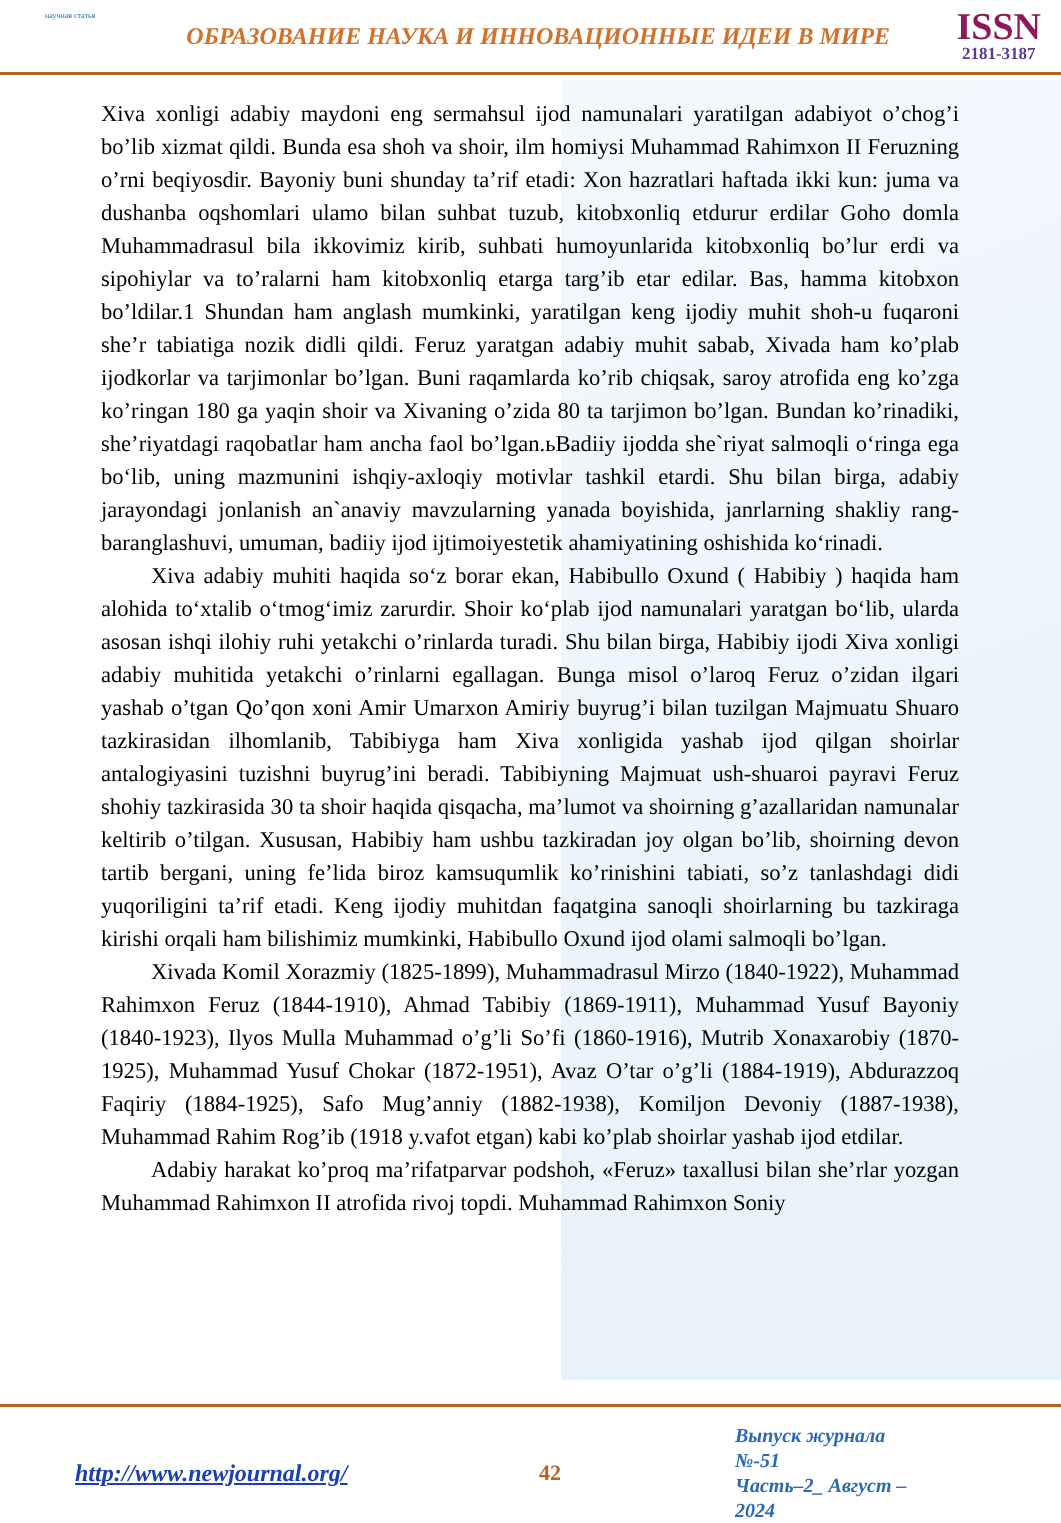научная статья
ОБРАЗОВАНИЕ НАУКА И ИННОВАЦИОННЫЕ ИДЕИ В МИРЕ
ISSN
2181-3187
Xiva xonligi adabiy maydoni eng sermahsul ijod namunalari yaratilgan adabiyot o’chog’i bo’lib xizmat qildi. Bunda esa shoh va shoir, ilm homiysi Muhammad Rahimxon II Feruzning o’rni beqiyosdir. Bayoniy buni shunday ta’rif etadi: Xon hazratlari haftada ikki kun: juma va dushanba oqshomlari ulamo bilan suhbat tuzub, kitobxonliq etdurur erdilar Goho domla Muhammadrasul bila ikkovimiz kirib, suhbati humoyunlarida kitobxonliq bo’lur erdi va sipohiylar va to’ralarni ham kitobxonliq etarga targ’ib etar edilar. Bas, hamma kitobxon bo’ldilar.1 Shundan ham anglash mumkinki, yaratilgan keng ijodiy muhit shoh-u fuqaroni she’r tabiatiga nozik didli qildi. Feruz yaratgan adabiy muhit sabab, Xivada ham ko’plab ijodkorlar va tarjimonlar bo’lgan. Buni raqamlarda ko’rib chiqsak, saroy atrofida eng ko’zga ko’ringan 180 ga yaqin shoir va Xivaning o’zida 80 ta tarjimon bo’lgan. Bundan ko’rinadiki, she’riyatdagi raqobatlar ham ancha faol bo’lgan.ьBadiiy ijodda she`riyat salmoqli o‘ringa ega bo‘lib, uning mazmunini ishqiy-axloqiy motivlar tashkil etardi. Shu bilan birga, adabiy jarayondagi jonlanish an`anaviy mavzularning yanada boyishida, janrlarning shakliy rang-baranglashuvi, umuman, badiiy ijod ijtimoiyestetik ahamiyatining oshishida ko‘rinadi.
Xiva adabiy muhiti haqida so‘z borar ekan, Habibullo Oxund ( Habibiy ) haqida ham alohida to‘xtalib o‘tmog‘imiz zarurdir. Shoir ko‘plab ijod namunalari yaratgan bo‘lib, ularda asosan ishqi ilohiy ruhi yetakchi o’rinlarda turadi. Shu bilan birga, Habibiy ijodi Xiva xonligi adabiy muhitida yetakchi o’rinlarni egallagan. Bunga misol o’laroq Feruz o’zidan ilgari yashab o’tgan Qo’qon xoni Amir Umarxon Amiriy buyrug’i bilan tuzilgan Majmuatu Shuaro tazkirasidan ilhomlanib, Tabibiyga ham Xiva xonligida yashab ijod qilgan shoirlar antalogiyasini tuzishni buyrug’ini beradi. Tabibiyning Majmuat ush-shuaroi payravi Feruz shohiy tazkirasida 30 ta shoir haqida qisqacha, ma’lumot va shoirning g’azallaridan namunalar keltirib o’tilgan. Xususan, Habibiy ham ushbu tazkiradan joy olgan bo’lib, shoirning devon tartib bergani, uning fe’lida biroz kamsuqumlik ko’rinishini tabiati, so’z tanlashdagi didi yuqoriligini ta’rif etadi. Keng ijodiy muhitdan faqatgina sanoqli shoirlarning bu tazkiraga kirishi orqali ham bilishimiz mumkinki, Habibullo Oxund ijod olami salmoqli bo’lgan.
Xivada Komil Xorazmiy (1825-1899), Muhammadrasul Mirzo (1840-1922), Muhammad Rahimxon Feruz (1844-1910), Ahmad Tabibiy (1869-1911), Muhammad Yusuf Bayoniy (1840-1923), Ilyos Mulla Muhammad o’g’li So’fi (1860-1916), Mutrib Xonaxarobiy (1870-1925), Muhammad Yusuf Chokar (1872-1951), Avaz O’tar o’g’li (1884-1919), Abdurazzoq Faqiriy (1884-1925), Safo Mug’anniy (1882-1938), Komiljon Devoniy (1887-1938), Muhammad Rahim Rog’ib (1918 y.vafot etgan) kabi ko’plab shoirlar yashab ijod etdilar.
Adabiy harakat ko’proq ma’rifatparvar podshoh, «Feruz» taxallusi bilan she’rlar yozgan Muhammad Rahimxon II atrofida rivoj topdi. Muhammad Rahimxon Soniy
http://www.newjournal.org/ 42
Выпуск журнала №-51
Часть–2_ Август –2024